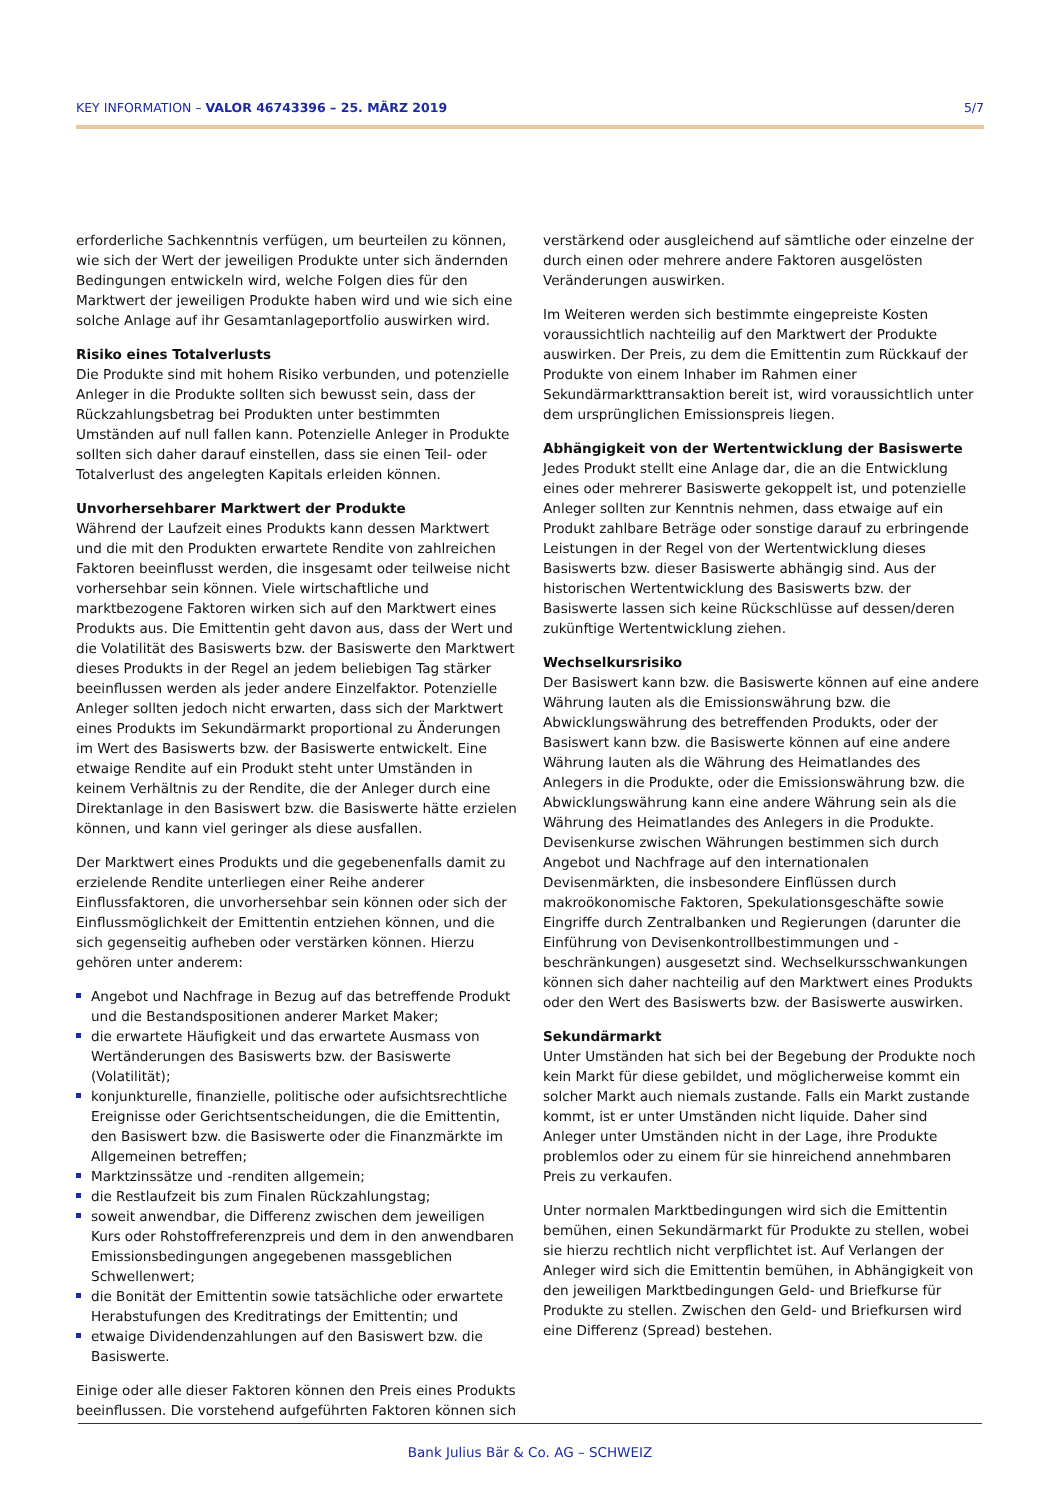KEY INFORMATION – VALOR 46743396 – 25. MÄRZ 2019
5/7
erforderliche Sachkenntnis verfügen, um beurteilen zu können, wie sich der Wert der jeweiligen Produkte unter sich ändernden Bedingungen entwickeln wird, welche Folgen dies für den Marktwert der jeweiligen Produkte haben wird und wie sich eine solche Anlage auf ihr Gesamtanlageportfolio auswirken wird.
Risiko eines Totalverlusts
Die Produkte sind mit hohem Risiko verbunden, und potenzielle Anleger in die Produkte sollten sich bewusst sein, dass der Rückzahlungsbetrag bei Produkten unter bestimmten Umständen auf null fallen kann. Potenzielle Anleger in Produkte sollten sich daher darauf einstellen, dass sie einen Teil- oder Totalverlust des angelegten Kapitals erleiden können.
Unvorhersehbarer Marktwert der Produkte
Während der Laufzeit eines Produkts kann dessen Marktwert und die mit den Produkten erwartete Rendite von zahlreichen Faktoren beeinflusst werden, die insgesamt oder teilweise nicht vorhersehbar sein können. Viele wirtschaftliche und marktbezogene Faktoren wirken sich auf den Marktwert eines Produkts aus. Die Emittentin geht davon aus, dass der Wert und die Volatilität des Basiswerts bzw. der Basiswerte den Marktwert dieses Produkts in der Regel an jedem beliebigen Tag stärker beeinflussen werden als jeder andere Einzelfaktor. Potenzielle Anleger sollten jedoch nicht erwarten, dass sich der Marktwert eines Produkts im Sekundärmarkt proportional zu Änderungen im Wert des Basiswerts bzw. der Basiswerte entwickelt. Eine etwaige Rendite auf ein Produkt steht unter Umständen in keinem Verhältnis zu der Rendite, die der Anleger durch eine Direktanlage in den Basiswert bzw. die Basiswerte hätte erzielen können, und kann viel geringer als diese ausfallen.
Der Marktwert eines Produkts und die gegebenenfalls damit zu erzielende Rendite unterliegen einer Reihe anderer Einflussfaktoren, die unvorhersehbar sein können oder sich der Einflussmöglichkeit der Emittentin entziehen können, und die sich gegenseitig aufheben oder verstärken können. Hierzu gehören unter anderem:
Angebot und Nachfrage in Bezug auf das betreffende Produkt und die Bestandspositionen anderer Market Maker;
die erwartete Häufigkeit und das erwartete Ausmass von Wertänderungen des Basiswerts bzw. der Basiswerte (Volatilität);
konjunkturelle, finanzielle, politische oder aufsichtsrechtliche Ereignisse oder Gerichtsentscheidungen, die die Emittentin, den Basiswert bzw. die Basiswerte oder die Finanzmärkte im Allgemeinen betreffen;
Marktzinssätze und -renditen allgemein;
die Restlaufzeit bis zum Finalen Rückzahlungstag;
soweit anwendbar, die Differenz zwischen dem jeweiligen Kurs oder Rohstoffreferenzpreis und dem in den anwendbaren Emissionsbedingungen angegebenen massgeblichen Schwellenwert;
die Bonität der Emittentin sowie tatsächliche oder erwartete Herabstufungen des Kreditratings der Emittentin; und
etwaige Dividendenzahlungen auf den Basiswert bzw. die Basiswerte.
Einige oder alle dieser Faktoren können den Preis eines Produkts beeinflussen. Die vorstehend aufgeführten Faktoren können sich
verstärkend oder ausgleichend auf sämtliche oder einzelne der durch einen oder mehrere andere Faktoren ausgelösten Veränderungen auswirken.
Im Weiteren werden sich bestimmte eingepreiste Kosten voraussichtlich nachteilig auf den Marktwert der Produkte auswirken. Der Preis, zu dem die Emittentin zum Rückkauf der Produkte von einem Inhaber im Rahmen einer Sekundärmarkttransaktion bereit ist, wird voraussichtlich unter dem ursprünglichen Emissionspreis liegen.
Abhängigkeit von der Wertentwicklung der Basiswerte
Jedes Produkt stellt eine Anlage dar, die an die Entwicklung eines oder mehrerer Basiswerte gekoppelt ist, und potenzielle Anleger sollten zur Kenntnis nehmen, dass etwaige auf ein Produkt zahlbare Beträge oder sonstige darauf zu erbringende Leistungen in der Regel von der Wertentwicklung dieses Basiswerts bzw. dieser Basiswerte abhängig sind. Aus der historischen Wertentwicklung des Basiswerts bzw. der Basiswerte lassen sich keine Rückschlüsse auf dessen/deren zukünftige Wertentwicklung ziehen.
Wechselkursrisiko
Der Basiswert kann bzw. die Basiswerte können auf eine andere Währung lauten als die Emissionswährung bzw. die Abwicklungswährung des betreffenden Produkts, oder der Basiswert kann bzw. die Basiswerte können auf eine andere Währung lauten als die Währung des Heimatlandes des Anlegers in die Produkte, oder die Emissionswährung bzw. die Abwicklungswährung kann eine andere Währung sein als die Währung des Heimatlandes des Anlegers in die Produkte. Devisenkurse zwischen Währungen bestimmen sich durch Angebot und Nachfrage auf den internationalen Devisenmärkten, die insbesondere Einflüssen durch makroökonomische Faktoren, Spekulationsgeschäfte sowie Eingriffe durch Zentralbanken und Regierungen (darunter die Einführung von Devisenkontrollbestimmungen und -beschränkungen) ausgesetzt sind. Wechselkursschwankungen können sich daher nachteilig auf den Marktwert eines Produkts oder den Wert des Basiswerts bzw. der Basiswerte auswirken.
Sekundärmarkt
Unter Umständen hat sich bei der Begebung der Produkte noch kein Markt für diese gebildet, und möglicherweise kommt ein solcher Markt auch niemals zustande. Falls ein Markt zustande kommt, ist er unter Umständen nicht liquide. Daher sind Anleger unter Umständen nicht in der Lage, ihre Produkte problemlos oder zu einem für sie hinreichend annehmbaren Preis zu verkaufen.
Unter normalen Marktbedingungen wird sich die Emittentin bemühen, einen Sekundärmarkt für Produkte zu stellen, wobei sie hierzu rechtlich nicht verpflichtet ist. Auf Verlangen der Anleger wird sich die Emittentin bemühen, in Abhängigkeit von den jeweiligen Marktbedingungen Geld- und Briefkurse für Produkte zu stellen. Zwischen den Geld- und Briefkursen wird eine Differenz (Spread) bestehen.
Bank Julius Bär & Co. AG – SCHWEIZ